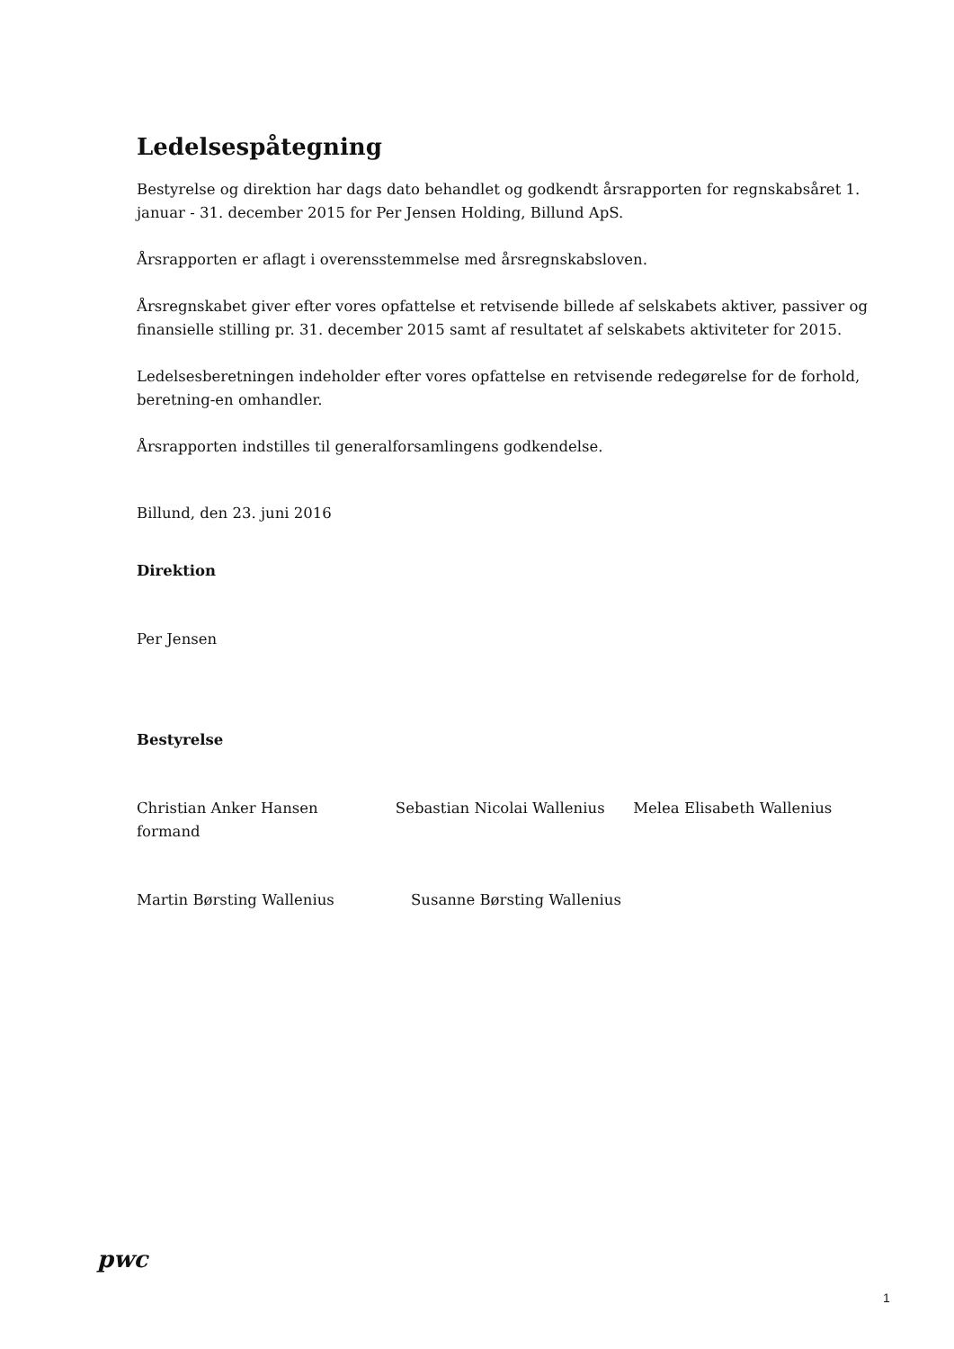Ledelsespåtegning
Bestyrelse og direktion har dags dato behandlet og godkendt årsrapporten for regnskabsåret 1. januar - 31. december 2015 for Per Jensen Holding, Billund ApS.
Årsrapporten er aflagt i overensstemmelse med årsregnskabsloven.
Årsregnskabet giver efter vores opfattelse et retvisende billede af selskabets aktiver, passiver og finansielle stilling pr. 31. december 2015 samt af resultatet af selskabets aktiviteter for 2015.
Ledelsesberetningen indeholder efter vores opfattelse en retvisende redegørelse for de forhold, beretning-en omhandler.
Årsrapporten indstilles til generalforsamlingens godkendelse.
Billund, den 23. juni 2016
Direktion
Per Jensen
Bestyrelse
Christian Anker Hansen
formand
Sebastian Nicolai Wallenius Melea Elisabeth Wallenius
Martin Børsting Wallenius Susanne Børsting Wallenius
pwc
1